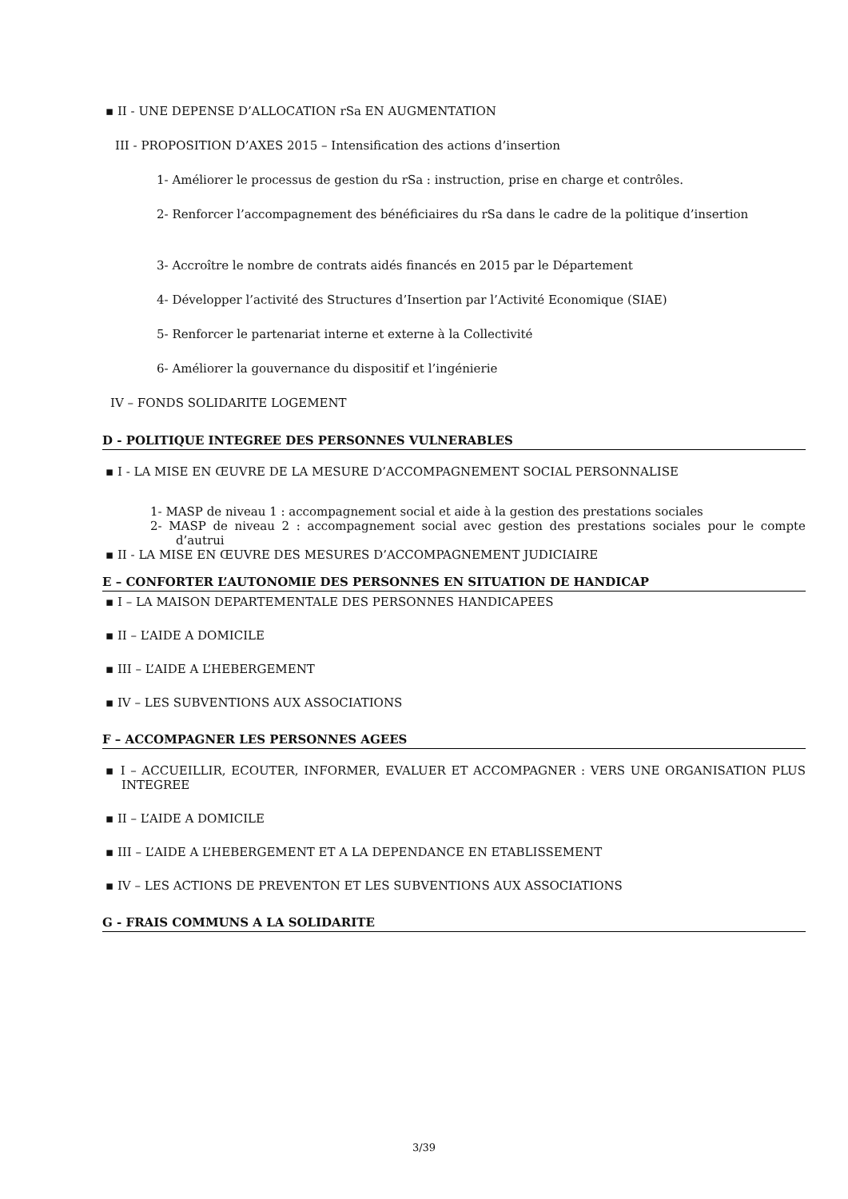▪ II - UNE DEPENSE D’ALLOCATION rSa EN AUGMENTATION
III - PROPOSITION D’AXES 2015 – Intensification des actions d’insertion
1- Améliorer le processus de gestion du rSa : instruction, prise en charge et contrôles.
2- Renforcer l’accompagnement des bénéficiaires du rSa dans le cadre de la politique d’insertion
3- Accroître le nombre de contrats aidés financés en 2015 par le Département
4- Développer l’activité des Structures d’Insertion par l’Activité Economique (SIAE)
5- Renforcer le partenariat interne et externe à la Collectivité
6- Améliorer la gouvernance du dispositif et l’ingénierie
IV – FONDS SOLIDARITE LOGEMENT
D - POLITIQUE INTEGREE DES PERSONNES VULNERABLES
▪ I - LA MISE EN ŒUVRE DE LA MESURE D’ACCOMPAGNEMENT SOCIAL PERSONNALISE
1- MASP de niveau 1 : accompagnement social et aide à la gestion des prestations sociales
2- MASP de niveau 2 : accompagnement social avec gestion des prestations sociales pour le compte d’autrui
▪ II - LA MISE EN ŒUVRE DES MESURES D’ACCOMPAGNEMENT JUDICIAIRE
E – CONFORTER L’AUTONOMIE DES PERSONNES EN SITUATION DE HANDICAP
▪ I – LA MAISON DEPARTEMENTALE DES PERSONNES HANDICAPEES
▪ II – L’AIDE A DOMICILE
▪ III – L’AIDE A L’HEBERGEMENT
▪ IV – LES SUBVENTIONS AUX ASSOCIATIONS
F – ACCOMPAGNER LES PERSONNES AGEES
▪ I – ACCUEILLIR, ECOUTER, INFORMER, EVALUER ET ACCOMPAGNER : VERS UNE ORGANISATION PLUS INTEGREE
▪ II – L’AIDE A DOMICILE
▪ III – L’AIDE A L’HEBERGEMENT ET A LA DEPENDANCE EN ETABLISSEMENT
▪ IV – LES ACTIONS DE PREVENTON ET LES SUBVENTIONS AUX ASSOCIATIONS
G - FRAIS COMMUNS A LA SOLIDARITE
3/39